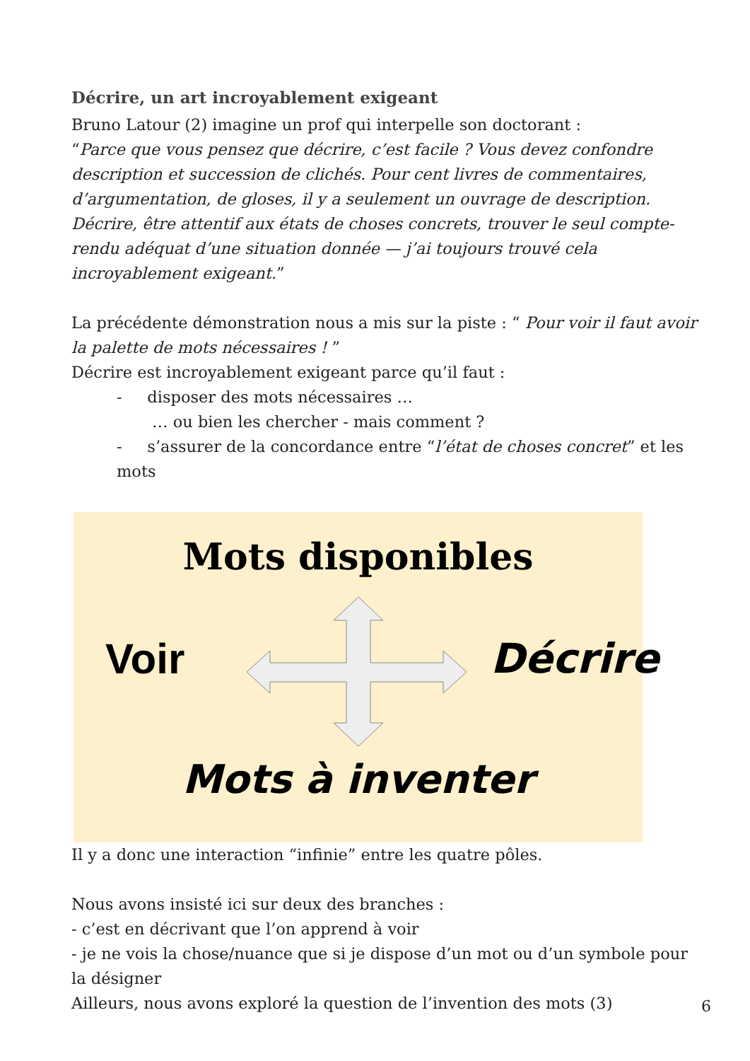Décrire, un art incroyablement exigeant
Bruno Latour (2) imagine un prof qui interpelle son doctorant :
“Parce que vous pensez que décrire, c’est facile ? Vous devez confondre description et succession de clichés. Pour cent livres de commentaires, d’argumentation, de gloses, il y a seulement un ouvrage de description. Décrire, être attentif aux états de choses concrets, trouver le seul compte-rendu adéquat d’une situation donnée — j’ai toujours trouvé cela incroyablement exigeant.”
La précédente démonstration nous a mis sur la piste : “ Pour voir il faut avoir la palette de mots nécessaires ! ”
Décrire est incroyablement exigeant parce qu’il faut :
- disposer des mots nécessaires …
… ou bien les chercher - mais comment ?
- s’assurer de la concordance entre “l’état de choses concret” et les mots
Mots disponibles
Voir Décrire
Mots à inventer
Il y a donc une interaction “infinie” entre les quatre pôles.
Nous avons insisté ici sur deux des branches :
- c’est en décrivant que l’on apprend à voir
- je ne vois la chose/nuance que si je dispose d’un mot ou d’un symbole pour la désigner
Ailleurs, nous avons exploré la question de l’invention des mots (3)
6